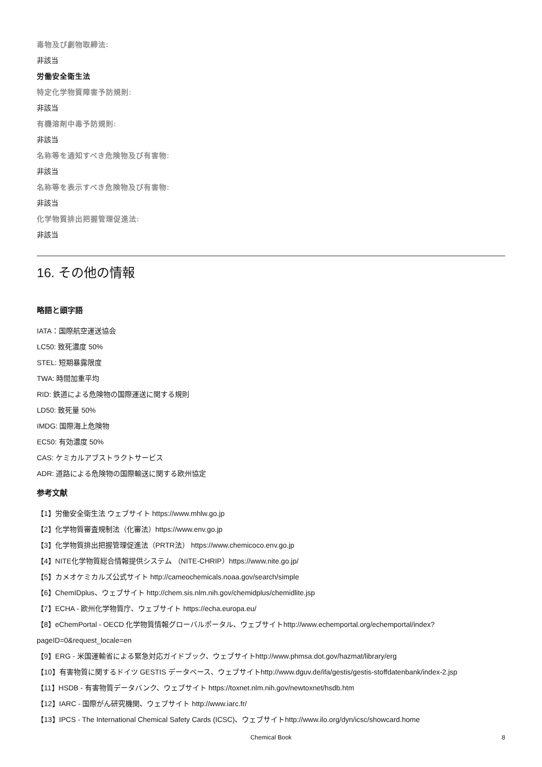毒物及び劇物取締法:
非該当
労働安全衛生法
特定化学物質障害予防規則:
非該当
有機溶剤中毒予防規則:
非該当
名称等を通知すべき危険物及び有害物:
非該当
名称等を表示すべき危険物及び有害物:
非該当
化学物質排出把握管理促進法:
非該当
16. その他の情報
略語と頭字語
IATA：国際航空運送協会
LC50: 致死濃度 50%
STEL: 短期暴露限度
TWA: 時間加重平均
RID: 鉄道による危険物の国際運送に関する規則
LD50: 致死量 50%
IMDG: 国際海上危険物
EC50: 有効濃度 50%
CAS: ケミカルアブストラクトサービス
ADR: 道路による危険物の国際輸送に関する欧州協定
参考文献
【1】労働安全衛生法 ウェブサイト https://www.mhlw.go.jp
【2】化学物質審査規制法（化審法）https://www.env.go.jp
【3】化学物質排出把握管理促進法（PRTR法） https://www.chemicoco.env.go.jp
【4】NITE化学物質総合情報提供システム （NITE-CHRIP）https://www.nite.go.jp/
【5】カメオケミカルズ公式サイト http://cameochemicals.noaa.gov/search/simple
【6】ChemIDplus、ウェブサイト http://chem.sis.nlm.nih.gov/chemidplus/chemidlite.jsp
【7】ECHA - 欧州化学物質庁、ウェブサイト https://echa.europa.eu/
【8】eChemPortal - OECD 化学物質情報グローバルポータル、ウェブサイトhttp://www.echemportal.org/echemportal/index?
pageID=0&request_locale=en
【9】ERG - 米国運輸省による緊急対応ガイドブック、ウェブサイトhttp://www.phmsa.dot.gov/hazmat/library/erg
【10】有害物質に関するドイツ GESTIS データベース、ウェブサイトhttp://www.dguv.de/ifa/gestis/gestis-stoffdatenbank/index-2.jsp
【11】HSDB - 有害物質データバンク、ウェブサイト https://toxnet.nlm.nih.gov/newtoxnet/hsdb.htm
【12】IARC - 国際がん研究機関、ウェブサイト http://www.iarc.fr/
【13】IPCS - The International Chemical Safety Cards (ICSC)、ウェブサイトhttp://www.ilo.org/dyn/icsc/showcard.home
Chemical Book
8